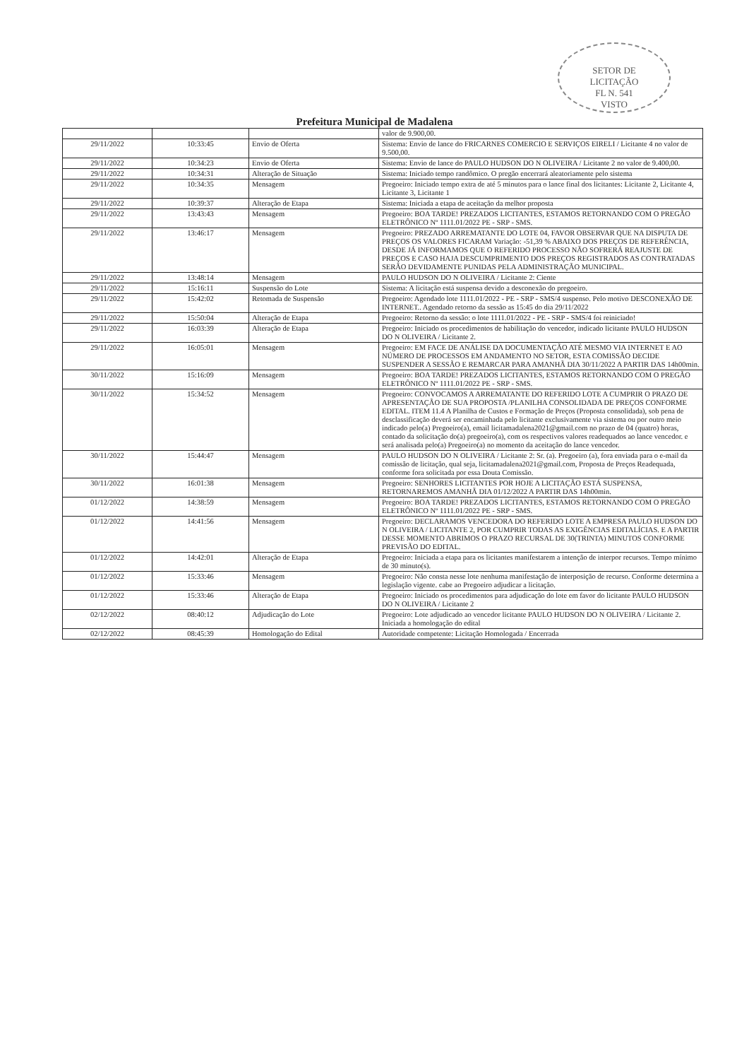SETOR DE
LICITAÇÃO
FL N. 541
VISTO
Prefeitura Municipal de Madalena
| | | | valor de 9.900,00. |
| 29/11/2022 | 10:33:45 | Envio de Oferta | Sistema: Envio de lance do FRICARNES COMERCIO E SERVIÇOS EIRELI / Licitante 4 no valor de 9.500,00. |
| 29/11/2022 | 10:34:23 | Envio de Oferta | Sistema: Envio de lance do PAULO HUDSON DO N OLIVEIRA / Licitante 2 no valor de 9.400,00. |
| 29/11/2022 | 10:34:31 | Alteração de Situação | Sistema: Iniciado tempo randômico. O pregão encerrará aleatoriamente pelo sistema |
| 29/11/2022 | 10:34:35 | Mensagem | Pregoeiro: Iniciado tempo extra de até 5 minutos para o lance final dos licitantes: Licitante 2, Licitante 4, Licitante 3, Licitante 1 |
| 29/11/2022 | 10:39:37 | Alteração de Etapa | Sistema: Iniciada a etapa de aceitação da melhor proposta |
| 29/11/2022 | 13:43:43 | Mensagem | Pregoeiro: BOA TARDE! PREZADOS LICITANTES, ESTAMOS RETORNANDO COM O PREGÃO ELETRÔNICO Nº 1111.01/2022 PE - SRP - SMS. |
| 29/11/2022 | 13:46:17 | Mensagem | Pregoeiro: PREZADO ARREMATANTE DO LOTE 04, FAVOR OBSERVAR QUE NA DISPUTA DE PREÇOS OS VALORES FICARAM Variação: -51,39 % ABAIXO DOS PREÇOS DE REFERÊNCIA, DESDE JÁ INFORMAMOS QUE O REFERIDO PROCESSO NÃO SOFRERÁ REAJUSTE DE PREÇOS E CASO HAJA DESCUMPRIMENTO DOS PREÇOS REGISTRADOS AS CONTRATADAS SERÃO DEVIDAMENTE PUNIDAS PELA ADMINISTRAÇÃO MUNICIPAL. |
| 29/11/2022 | 13:48:14 | Mensagem | PAULO HUDSON DO N OLIVEIRA / Licitante 2: Ciente |
| 29/11/2022 | 15:16:11 | Suspensão do Lote | Sistema: A licitação está suspensa devido a desconexão do pregoeiro. |
| 29/11/2022 | 15:42:02 | Retomada de Suspensão | Pregoeiro: Agendado lote 1111.01/2022 - PE - SRP - SMS/4 suspenso. Pelo motivo DESCONEXÃO DE INTERNET.. Agendado retorno da sessão as 15:45 do dia 29/11/2022 |
| 29/11/2022 | 15:50:04 | Alteração de Etapa | Pregoeiro: Retorno da sessão: o lote 1111.01/2022 - PE - SRP - SMS/4 foi reiniciado! |
| 29/11/2022 | 16:03:39 | Alteração de Etapa | Pregoeiro: Iniciado os procedimentos de habilitação do vencedor, indicado licitante PAULO HUDSON DO N OLIVEIRA / Licitante 2. |
| 29/11/2022 | 16:05:01 | Mensagem | Pregoeiro: EM FACE DE ANÁLISE DA DOCUMENTAÇÃO ATÉ MESMO VIA INTERNET E AO NÚMERO DE PROCESSOS EM ANDAMENTO NO SETOR, ESTA COMISSÃO DECIDE SUSPENDER A SESSÃO E REMARCAR PARA AMANHÃ DIA 30/11/2022 A PARTIR DAS 14h00min. |
| 30/11/2022 | 15:16:09 | Mensagem | Pregoeiro: BOA TARDE! PREZADOS LICITANTES, ESTAMOS RETORNANDO COM O PREGÃO ELETRÔNICO Nº 1111.01/2022 PE - SRP - SMS. |
| 30/11/2022 | 15:34:52 | Mensagem | Pregoeiro: CONVOCAMOS A ARREMATANTE DO REFERIDO LOTE A CUMPRIR O PRAZO DE APRESENTAÇÃO DE SUA PROPOSTA /PLANILHA CONSOLIDADA DE PREÇOS CONFORME EDITAL. ITEM 11.4 A Planilha de Custos e Formação de Preços (Proposta consolidada), sob pena de desclassificação deverá ser encaminhada pelo licitante exclusivamente via sistema ou por outro meio indicado pelo(a) Pregoeiro(a), email licitamadalena2021@gmail.com no prazo de 04 (quatro) horas, contado da solicitação do(a) pregoeiro(a), com os respectivos valores readequados ao lance vencedor. e será analisada pelo(a) Pregoeiro(a) no momento da aceitação do lance vencedor. |
| 30/11/2022 | 15:44:47 | Mensagem | PAULO HUDSON DO N OLIVEIRA / Licitante 2: Sr. (a). Pregoeiro (a), fora enviada para o e-mail da comissão de licitação, qual seja, licitamadalena2021@gmail.com, Proposta de Preços Readequada, conforme fora solicitada por essa Douta Comissão. |
| 30/11/2022 | 16:01:38 | Mensagem | Pregoeiro: SENHORES LICITANTES POR HOJE A LICITAÇÃO ESTÁ SUSPENSA, RETORNAREMOS AMANHÃ DIA 01/12/2022 A PARTIR DAS 14h00min. |
| 01/12/2022 | 14:38:59 | Mensagem | Pregoeiro: BOA TARDE! PREZADOS LICITANTES, ESTAMOS RETORNANDO COM O PREGÃO ELETRÔNICO Nº 1111.01/2022 PE - SRP - SMS. |
| 01/12/2022 | 14:41:56 | Mensagem | Pregoeiro: DECLARAMOS VENCEDORA DO REFERIDO LOTE A EMPRESA PAULO HUDSON DO N OLIVEIRA / LICITANTE 2, POR CUMPRIR TODAS AS EXIGÊNCIAS EDITALÍCIAS. E A PARTIR DESSE MOMENTO ABRIMOS O PRAZO RECURSAL DE 30(TRINTA) MINUTOS CONFORME PREVISÃO DO EDITAL. |
| 01/12/2022 | 14:42:01 | Alteração de Etapa | Pregoeiro: Iniciada a etapa para os licitantes manifestarem a intenção de interpor recursos. Tempo mínimo de 30 minuto(s). |
| 01/12/2022 | 15:33:46 | Mensagem | Pregoeiro: Não consta nesse lote nenhuma manifestação de interposição de recurso. Conforme determina a legislação vigente. cabe ao Pregoeiro adjudicar a licitação. |
| 01/12/2022 | 15:33:46 | Alteração de Etapa | Pregoeiro: Iniciado os procedimentos para adjudicação do lote em favor do licitante PAULO HUDSON DO N OLIVEIRA / Licitante 2 |
| 02/12/2022 | 08:40:12 | Adjudicação do Lote | Pregoeiro: Lote adjudicado ao vencedor licitante PAULO HUDSON DO N OLIVEIRA / Licitante 2. Iniciada a homologação do edital |
| 02/12/2022 | 08:45:39 | Homologação do Edital | Autoridade competente: Licitação Homologada / Encerrada |